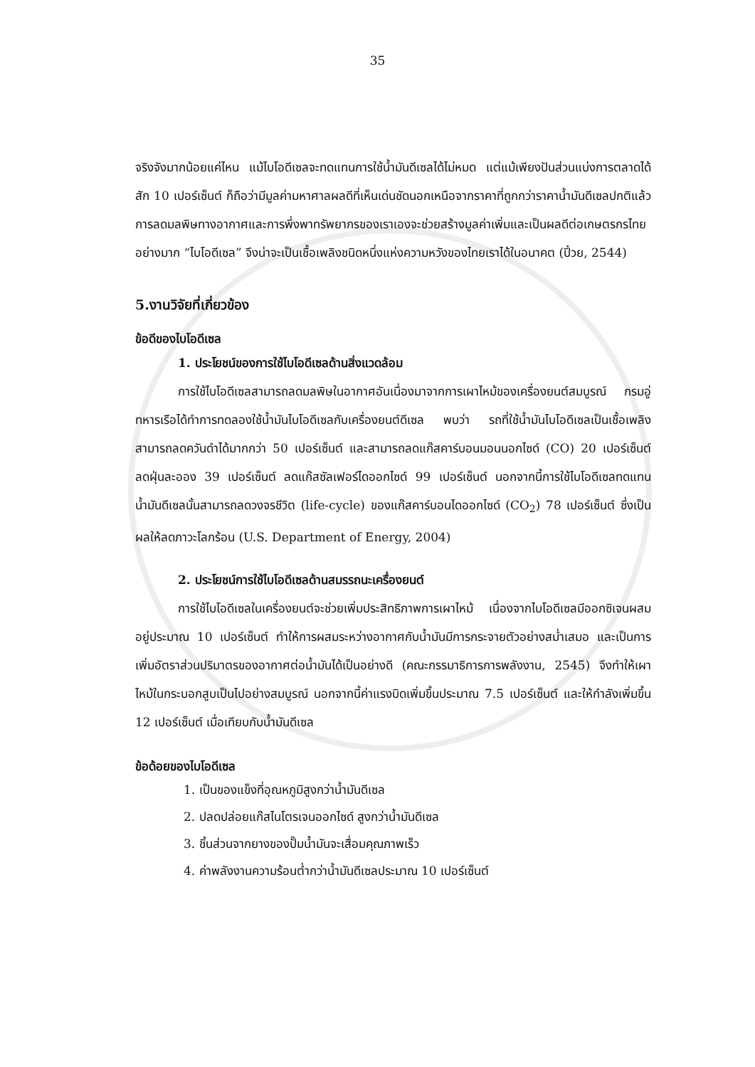35
จริงจังมากน้อยแค่ไหน แม้ไบโอดีเซลจะทดแทนการใช้น้ำมันดีเซลได้ไม่หมด แต่แม้เพียงปันส่วนแบ่งการตลาดได้สัก 10 เปอร์เซ็นต์ ก็ถือว่ามีมูลค่ามหาศาลผลดีที่เห็นเด่นชัดนอกเหนือจากราคาที่ถูกกว่าราคาน้ำมันดีเซลปกติแล้วการลดมลพิษทางอากาศและการพึ่งพาทรัพยากรของเราเองจะช่วยสร้างมูลค่าเพิ่มและเป็นผลดีต่อเกษตรกรไทยอย่างมาก “ไบโอดีเซล” จึงน่าจะเป็นเชื้อเพลิงชนิดหนึ่งแห่งความหวังของไทยเราได้ในอนาคต (ปิ๋วย, 2544)
5.งานวิจัยที่เกี่ยวข้อง
ข้อดีของไบโอดีเซล
1. ประโยชน์ของการใช้ไบโอดีเซลด้านสิ่งแวดล้อม
การใช้ไบโอดีเซลสามารถลดมลพิษในอากาศอันเนื่องมาจากการเผาไหม้ของเครื่องยนต์สมบูรณ์ กรมอู่ทหารเรือได้ทำการทดลองใช้น้ำมันไบโอดีเซลกับเครื่องยนต์ดีเซล พบว่า รถที่ใช้น้ำมันไบโอดีเซลเป็นเชื้อเพลิงสามารถลดควันดำได้มากกว่า 50 เปอร์เซ็นต์ และสามารถลดแก๊สคาร์บอนมอนนอกไซด์ (CO) 20 เปอร์เซ็นต์ ลดฝุ่นละออง 39 เปอร์เซ็นต์ ลดแก๊สซัลเฟอร์ไดออกไซด์ 99 เปอร์เซ็นต์ นอกจากนี้การใช้ไบโอดีเซลทดแทนน้ำมันดีเซลนั้นสามารถลดวงจรชีวิต (life-cycle) ของแก๊สคาร์บอนไดออกไซด์ (CO<sub>2</sub>) 78 เปอร์เซ็นต์ ซึ่งเป็นผลให้ลดภาวะโลกร้อน (U.S. Department of Energy, 2004)
2. ประโยชน์การใช้ไบโอดีเซลด้านสมรรถนะเครื่องยนต์
การใช้ไบโอดีเซลในเครื่องยนต์จะช่วยเพิ่มประสิทธิภาพการเผาไหม้ เนื่องจากไบโอดีเซลมีออกซิเจนผสมอยู่ประมาณ 10 เปอร์เซ็นต์ ทำให้การผสมระหว่างอากาศกับน้ำมันมีการกระจายตัวอย่างสม่ำเสมอ และเป็นการเพิ่มอัตราส่วนปริมาตรของอากาศต่อน้ำมันได้เป็นอย่างดี (คณะกรรมาธิการการพลังงาน, 2545) จึงทำให้เผาไหม้ในกระบอกสูบเป็นไปอย่างสมบูรณ์ นอกจากนี้ค่าแรงบิดเพิ่มขึ้นประมาณ 7.5 เปอร์เซ็นต์ และให้กำลังเพิ่มขึ้น 12 เปอร์เซ็นต์ เมื่อเทียบกับน้ำมันดีเซล
ข้อด้อยของไบโอดีเซล
1. เป็นของแข็งที่อุณหภูมิสูงกว่าน้ำมันดีเซล
2. ปลดปล่อยแก๊สไนโตรเจนออกไซด์ สูงกว่าน้ำมันดีเซล
3. ชิ้นส่วนจากยางของปั๊มน้ำมันจะเสื่อมคุณภาพเร็ว
4. ค่าพลังงานความร้อนต่ำกว่าน้ำมันดีเซลประมาณ 10 เปอร์เซ็นต์